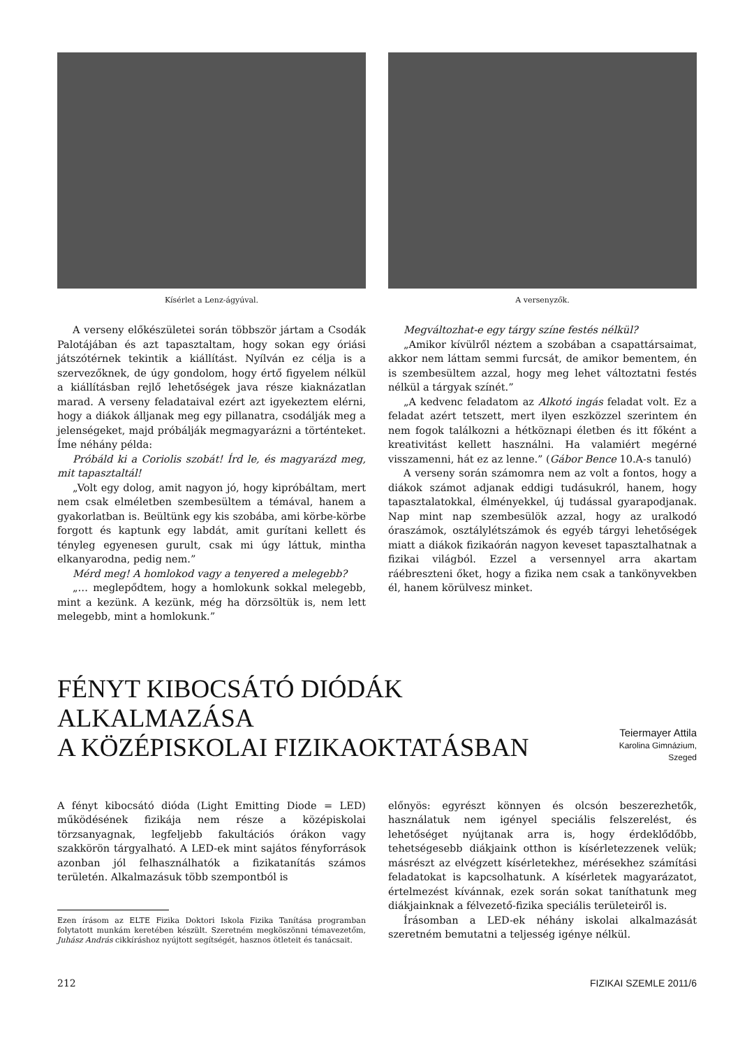Kísérlet a Lenz-ágyúval. A versenyzők.
A verseny előkészületei során többször jártam a Csodák Palotájában és azt tapasztaltam, hogy sokan egy óriási játszótérnek tekintik a kiállítást. Nyílván ez célja is a szervezőknek, de úgy gondolom, hogy értő figyelem nélkül a kiállításban rejlő lehetőségek java része kiaknázatlan marad. A verseny feladataival ezért azt igyekeztem elérni, hogy a diákok álljanak meg egy pillanatra, csodálják meg a jelenségeket, majd próbálják megmagyarázni a történteket. Íme néhány példa:
Próbáld ki a Coriolis szobát! Írd le, és magyarázd meg, mit tapasztaltál!
„Volt egy dolog, amit nagyon jó, hogy kipróbáltam, mert nem csak elméletben szembesültem a témával, hanem a gyakorlatban is. Beültünk egy kis szobába, ami körbe-körbe forgott és kaptunk egy labdát, amit gurítani kellett és tényleg egyenesen gurult, csak mi úgy láttuk, mintha elkanyarodna, pedig nem.”
Mérd meg! A homlokod vagy a tenyered a melegebb?
„… meglepődtem, hogy a homlokunk sokkal melegebb, mint a kezünk. A kezünk, még ha dörzsöltük is, nem lett melegebb, mint a homlokunk.”
Megváltozhat-e egy tárgy színe festés nélkül?
„Amikor kívülről néztem a szobában a csapattársaimat, akkor nem láttam semmi furcsát, de amikor bementem, én is szembesültem azzal, hogy meg lehet változtatni festés nélkül a tárgyak színét.”
„A kedvenc feladatom az Alkotó ingás feladat volt. Ez a feladat azért tetszett, mert ilyen eszközzel szerintem én nem fogok találkozni a hétköznapi életben és itt főként a kreativitást kellett használni. Ha valamiért megérné visszamenni, hát ez az lenne.” (Gábor Bence 10.A-s tanuló)
A verseny során számomra nem az volt a fontos, hogy a diákok számot adjanak eddigi tudásukról, hanem, hogy tapasztalatokkal, élményekkel, új tudással gyarapodjanak. Nap mint nap szembesülök azzal, hogy az uralkodó óraszámok, osztálylétszámok és egyéb tárgyi lehetőségek miatt a diákok fizikaórán nagyon keveset tapasztalhatnak a fizikai világból. Ezzel a versennyel arra akartam ráébreszteni őket, hogy a fizika nem csak a tankönyvekben él, hanem körülvesz minket.
FÉNYT KIBOCSÁTÓ DIÓDÁK ALKALMAZÁSA
A KÖZÉPISKOLAI FIZIKAOKTATÁSBAN
Teiermayer Attila
Karolina Gimnázium, Szeged
A fényt kibocsátó dióda (Light Emitting Diode = LED) működésének fizikája nem része a középiskolai törzsanyagnak, legfeljebb fakultációs órákon vagy szakkörön tárgyalható. A LED-ek mint sajátos fényforrások azonban jól felhasználhatók a fizikatanítás számos területén. Alkalmazásuk több szempontból is
Ezen írásom az ELTE Fizika Doktori Iskola Fizika Tanítása programban folytatott munkám keretében készült. Szeretném megköszönni témavezetőm, Juhász András cikkíráshoz nyújtott segítségét, hasznos ötleteit és tanácsait.
előnyös: egyrészt könnyen és olcsón beszerezhetők, használatuk nem igényel speciális felszerelést, és lehetőséget nyújtanak arra is, hogy érdeklődőbb, tehetségesebb diákjaink otthon is kísérletezzenek velük; másrészt az elvégzett kísérletekhez, mérésekhez számítási feladatokat is kapcsolhatunk. A kísérletek magyarázatot, értelmezést kívánnak, ezek során sokat taníthatunk meg diákjainknak a félvezető-fizika speciális területeiről is.
Írásomban a LED-ek néhány iskolai alkalmazását szeretném bemutatni a teljesség igénye nélkül.
212 FIZIKAI SZEMLE 2011/6